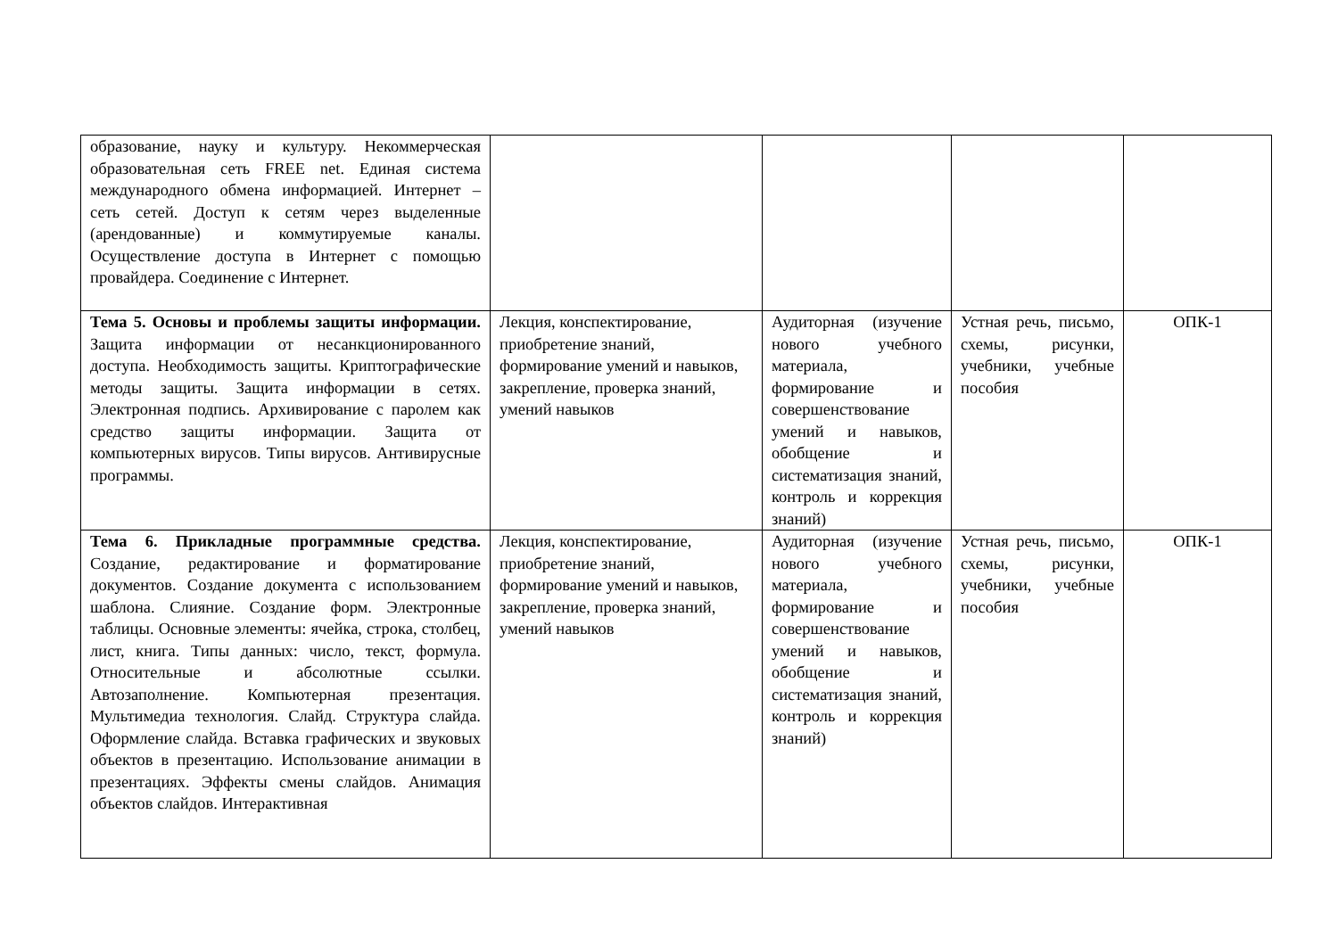| образование, науку и культуру. Некоммерческая образовательная сеть FREE net. Единая система международного обмена информацией. Интернет – сеть сетей. Доступ к сетям через выделенные (арендованные) и коммутируемые каналы. Осуществление доступа в Интернет с помощью провайдера. Соединение с Интернет. | | | | |
| Тема 5. Основы и проблемы защиты информации. Защита информации от несанкционированного доступа. Необходимость защиты. Криптографические методы защиты. Защита информации в сетях. Электронная подпись. Архивирование с паролем как средство защиты информации. Защита от компьютерных вирусов. Типы вирусов. Антивирусные программы. | Лекция, конспектирование, приобретение знаний, формирование умений и навыков, закрепление, проверка знаний, умений навыков | Аудиторная (изучение нового учебного материала, формирование и совершенствование умений и навыков, обобщение и систематизация знаний, контроль и коррекция знаний) | Устная речь, письмо, схемы, рисунки, учебники, учебные пособия | ОПК-1 |
| Тема 6. Прикладные программные средства. Создание, редактирование и форматирование документов. Создание документа с использованием шаблона. Слияние. Создание форм. Электронные таблицы. Основные элементы: ячейка, строка, столбец, лист, книга. Типы данных: число, текст, формула. Относительные и абсолютные ссылки. Автозаполнение. Компьютерная презентация. Мультимедиа технология. Слайд. Структура слайда. Оформление слайда. Вставка графических и звуковых объектов в презентацию. Использование анимации в презентациях. Эффекты смены слайдов. Анимация объектов слайдов. Интерактивная | Лекция, конспектирование, приобретение знаний, формирование умений и навыков, закрепление, проверка знаний, умений навыков | Аудиторная (изучение нового учебного материала, формирование и совершенствование умений и навыков, обобщение и систематизация знаний, контроль и коррекция знаний) | Устная речь, письмо, схемы, рисунки, учебники, учебные пособия | ОПК-1 |